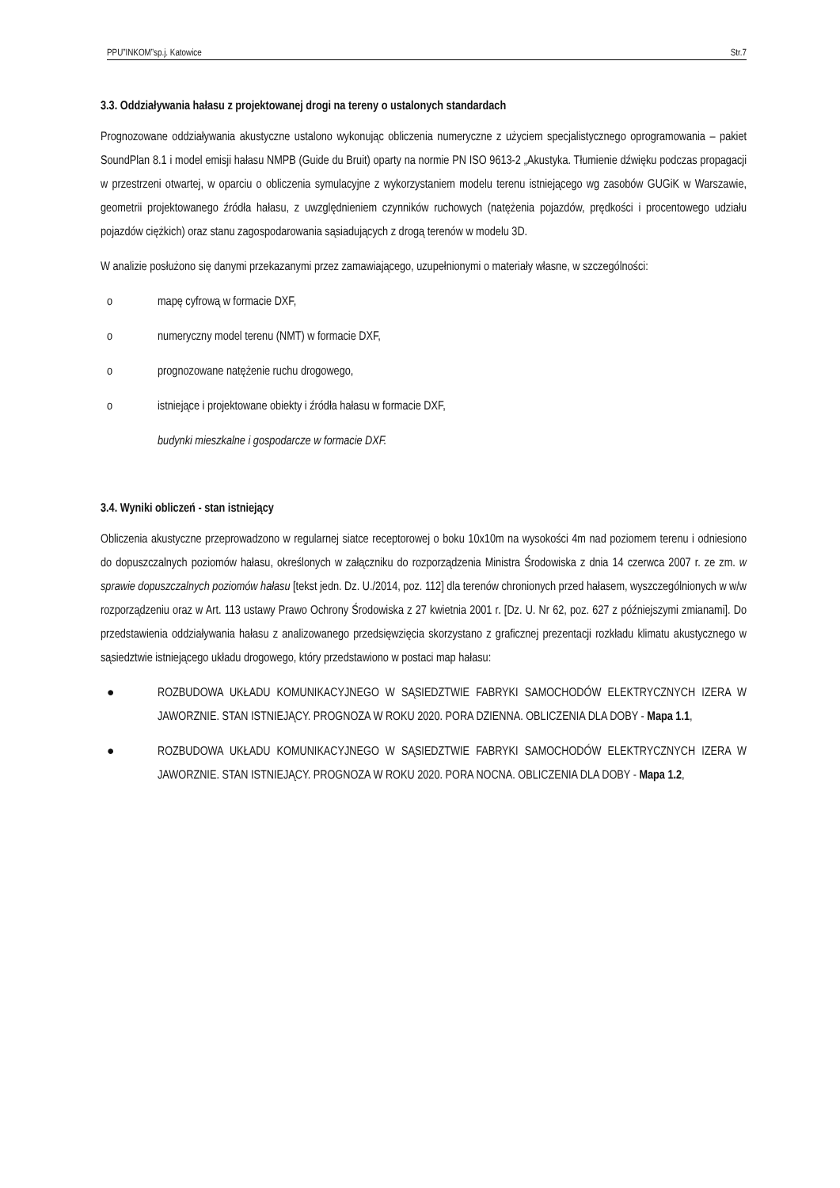PPU”INKOM”sp.j. Katowice Str.7
3.3. Oddziaływania hałasu z projektowanej drogi na tereny o ustalonych standardach
Prognozowane oddziaływania akustyczne ustalono wykonując obliczenia numeryczne z użyciem specjalistycznego oprogramowania – pakiet SoundPlan 8.1 i model emisji hałasu NMPB (Guide du Bruit) oparty na normie PN ISO 9613-2 „Akustyka. Tłumienie dźwięku podczas propagacji w przestrzeni otwartej, w oparciu o obliczenia symulacyjne z wykorzystaniem modelu terenu istniejącego wg zasobów GUGiK w Warszawie, geometrii projektowanego źródła hałasu, z uwzględnieniem czynników ruchowych (natężenia pojazdów, prędkości i procentowego udziału pojazdów ciężkich) oraz stanu zagospodarowania sąsiadujących z drogą terenów w modelu 3D.
W analizie posłużono się danymi przekazanymi przez zamawiającego, uzupełnionymi o materiały własne, w szczególności:
o mapę cyfrową w formacie DXF,
o numeryczny model terenu (NMT) w formacie DXF,
o prognozowane natężenie ruchu drogowego,
o istniejące i projektowane obiekty i źródła hałasu w formacie DXF,
budynki mieszkalne i gospodarcze w formacie DXF.
3.4. Wyniki obliczeń - stan istniejący
Obliczenia akustyczne przeprowadzono w regularnej siatce receptorowej o boku 10x10m na wysokości 4m nad poziomem terenu i odniesiono do dopuszczalnych poziomów hałasu, określonych w załączniku do rozporządzenia Ministra Środowiska z dnia 14 czerwca 2007 r. ze zm. w sprawie dopuszczalnych poziomów hałasu [tekst jedn. Dz. U./2014, poz. 112] dla terenów chronionych przed hałasem, wyszczególnionych w w/w rozporządzeniu oraz w Art. 113 ustawy Prawo Ochrony Środowiska z 27 kwietnia 2001 r. [Dz. U. Nr 62, poz. 627 z późniejszymi zmianami]. Do przedstawienia oddziaływania hałasu z analizowanego przedsięwzięcia skorzystano z graficznej prezentacji rozkładu klimatu akustycznego w sąsiedztwie istniejącego układu drogowego, który przedstawiono w postaci map hałasu:
● ROZBUDOWA UKŁADU KOMUNIKACYJNEGO W SĄSIEDZTWIE FABRYKI SAMOCHODÓW ELEKTRYCZNYCH IZERA W JAWORZNIE. STAN ISTNIEJĄCY. PROGNOZA W ROKU 2020. PORA DZIENNA. OBLICZENIA DLA DOBY - Mapa 1.1,
● ROZBUDOWA UKŁADU KOMUNIKACYJNEGO W SĄSIEDZTWIE FABRYKI SAMOCHODÓW ELEKTRYCZNYCH IZERA W JAWORZNIE. STAN ISTNIEJĄCY. PROGNOZA W ROKU 2020. PORA NOCNA. OBLICZENIA DLA DOBY - Mapa 1.2,